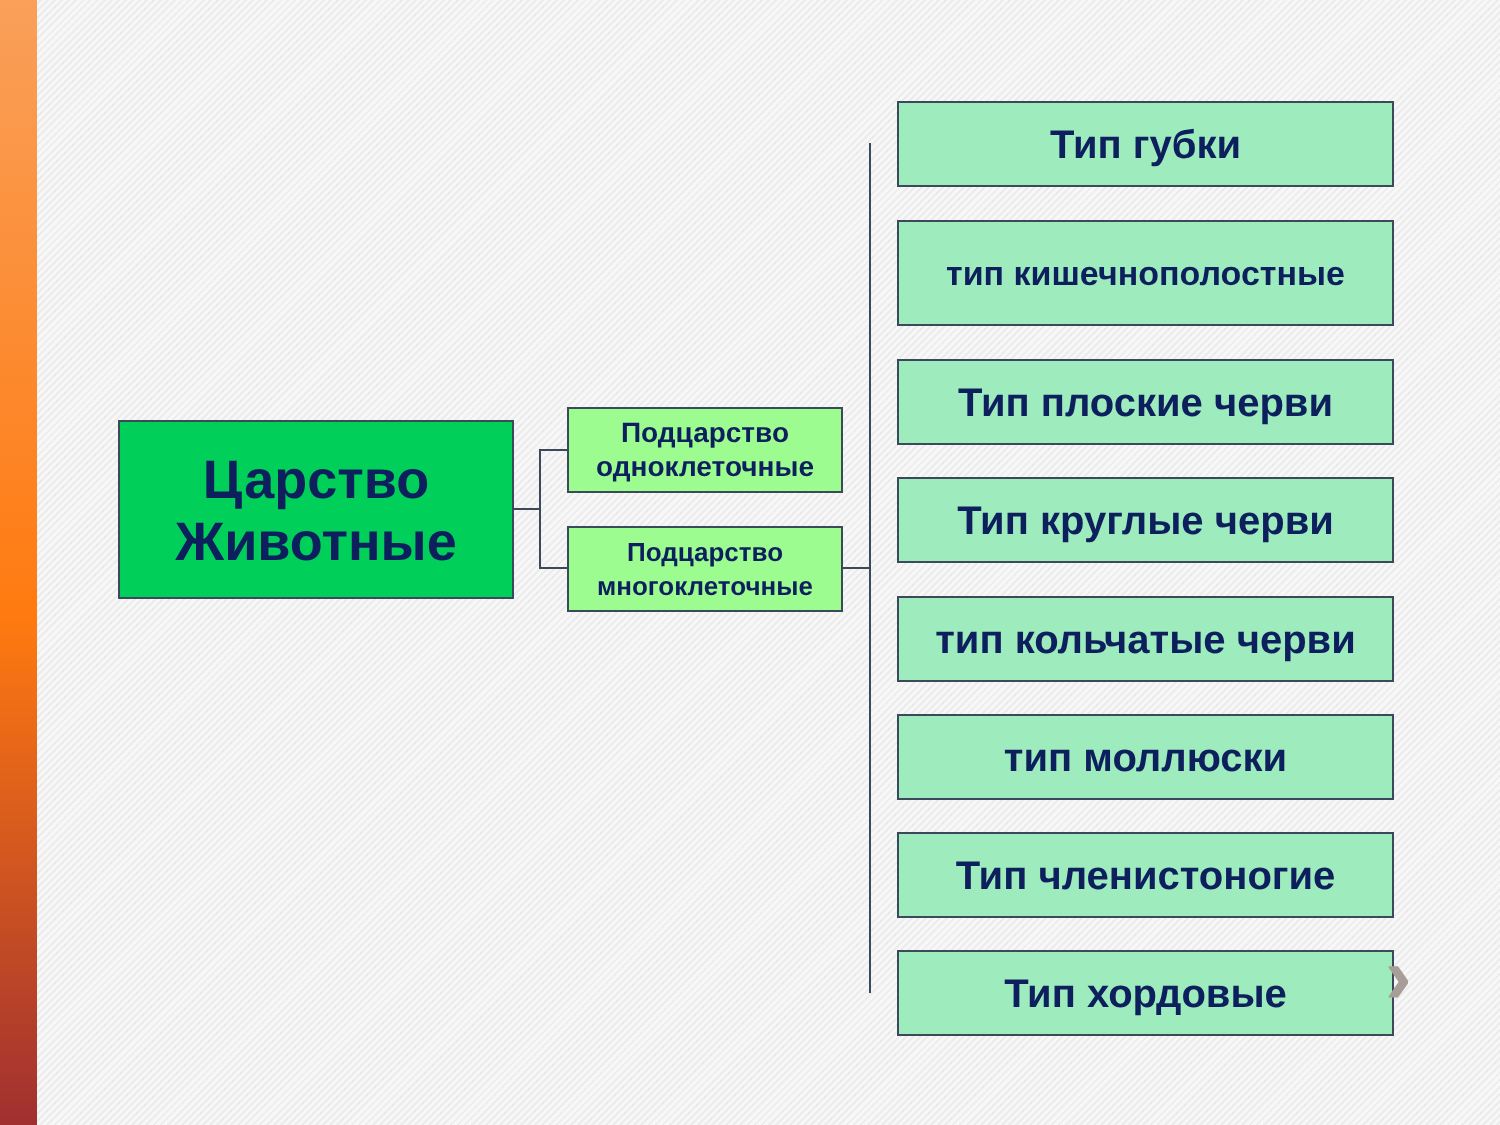Царство
Животные
Подцарство
одноклеточные
Подцарство
многоклеточные
Тип губки
тип кишечнополостные
Тип плоские черви
Тип круглые черви
тип кольчатые черви
тип моллюски
Тип членистоногие
Тип хордовые ›